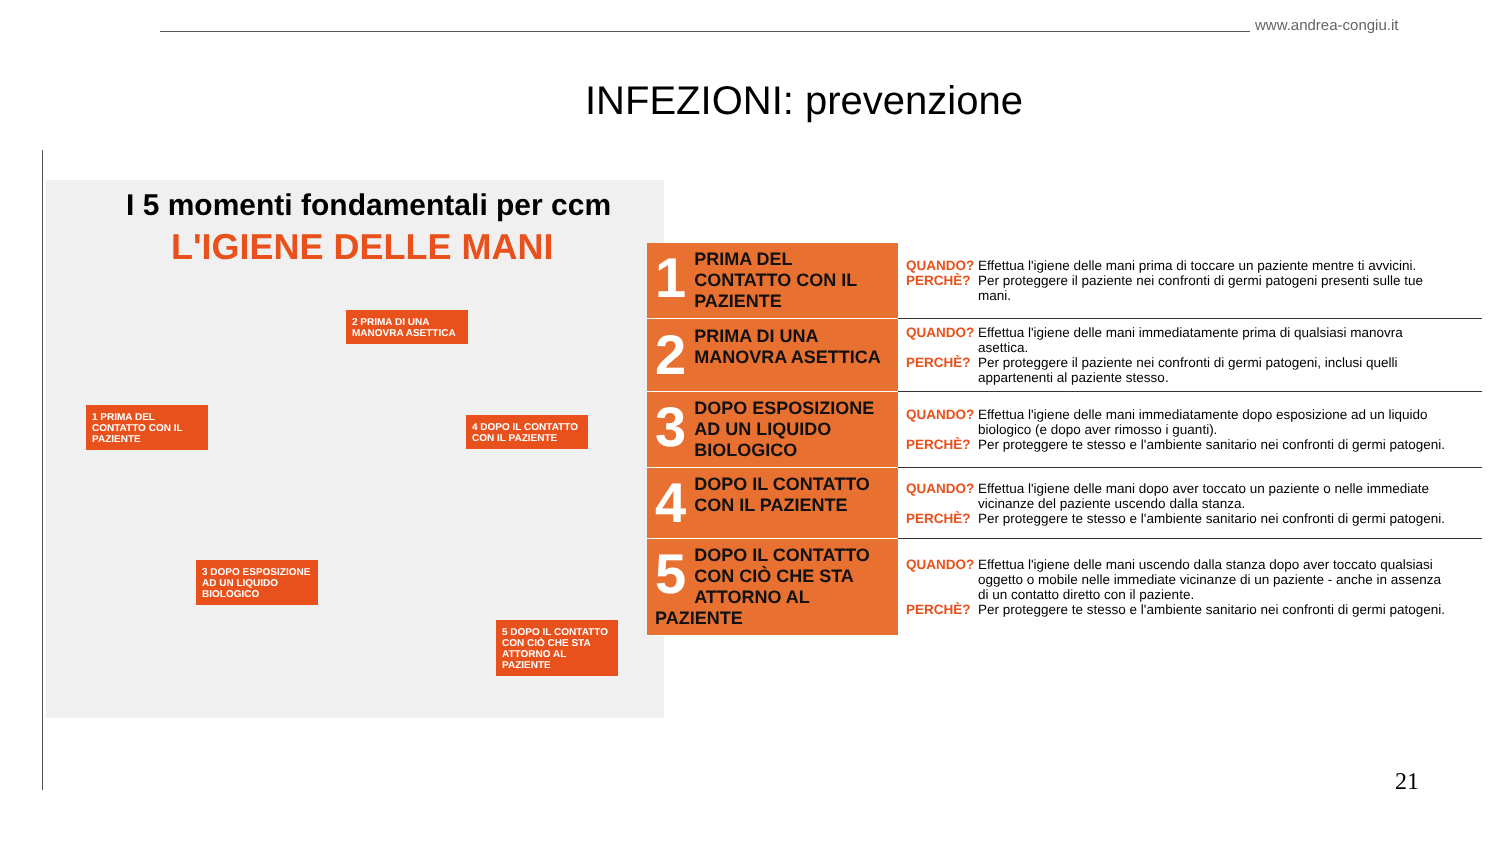www.andrea-congiu.it
INFEZIONI: prevenzione
I 5 momenti fondamentali per ccm
L'IGIENE DELLE MANI
1 PRIMA DEL CONTATTO CON IL PAZIENTE
4 DOPO IL CONTATTO CON IL PAZIENTE
2 PRIMA DI UNA MANOVRA ASETTICA
3 DOPO ESPOSIZIONE AD UN LIQUIDO BIOLOGICO
5 DOPO IL CONTATTO CON CIÒ CHE STA ATTORNO AL PAZIENTE
| 1 PRIMA DEL CONTATTO CON IL PAZIENTE | QUANDO? Effettua l'igiene delle mani prima di toccare un paziente mentre ti avvicini. PERCHÈ? Per proteggere il paziente nei confronti di germi patogeni presenti sulle tue mani. |
| 2 PRIMA DI UNA MANOVRA ASETTICA | QUANDO? Effettua l'igiene delle mani immediatamente prima di qualsiasi manovra asettica. PERCHÈ? Per proteggere il paziente nei confronti di germi patogeni, inclusi quelli appartenenti al paziente stesso. |
| 3 DOPO ESPOSIZIONE AD UN LIQUIDO BIOLOGICO | QUANDO? Effettua l'igiene delle mani immediatamente dopo esposizione ad un liquido biologico (e dopo aver rimosso i guanti). PERCHÈ? Per proteggere te stesso e l'ambiente sanitario nei confronti di germi patogeni. |
| 4 DOPO IL CONTATTO CON IL PAZIENTE | QUANDO? Effettua l'igiene delle mani dopo aver toccato un paziente o nelle immediate vicinanze del paziente uscendo dalla stanza. PERCHÈ? Per proteggere te stesso e l'ambiente sanitario nei confronti di germi patogeni. |
| 5 DOPO IL CONTATTO CON CIÒ CHE STA ATTORNO AL PAZIENTE | QUANDO? Effettua l'igiene delle mani uscendo dalla stanza dopo aver toccato qualsiasi oggetto o mobile nelle immediate vicinanze di un paziente - anche in assenza di un contatto diretto con il paziente. PERCHÈ? Per proteggere te stesso e l'ambiente sanitario nei confronti di germi patogeni. |
21